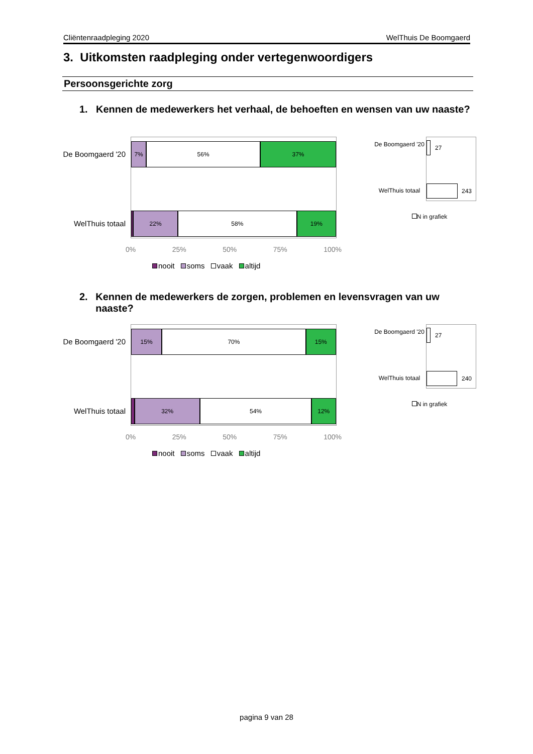Cliëntenraadpleging 2020 WelThuis De Boomgaerd
3. Uitkomsten raadpleging onder vertegenwoordigers
Persoonsgerichte zorg
1. Kennen de medewerkers het verhaal, de behoeften en wensen van uw naaste?
De Boomgaerd '20
WelThuis totaal
7% 56% 37%
22% 58% 19%
0% 25% 50% 75% 100%
nooit soms vaak altijd
27
243
De Boomgaerd '20
WelThuis totaal
N in grafiek
2. Kennen de medewerkers de zorgen, problemen en levensvragen van uw naaste?
De Boomgaerd '20
WelThuis totaal
15% 70% 15%
32% 54% 12%
0% 25% 50% 75% 100%
nooit soms vaak altijd
27
240
De Boomgaerd '20
WelThuis totaal
N in grafiek
pagina 9 van 28